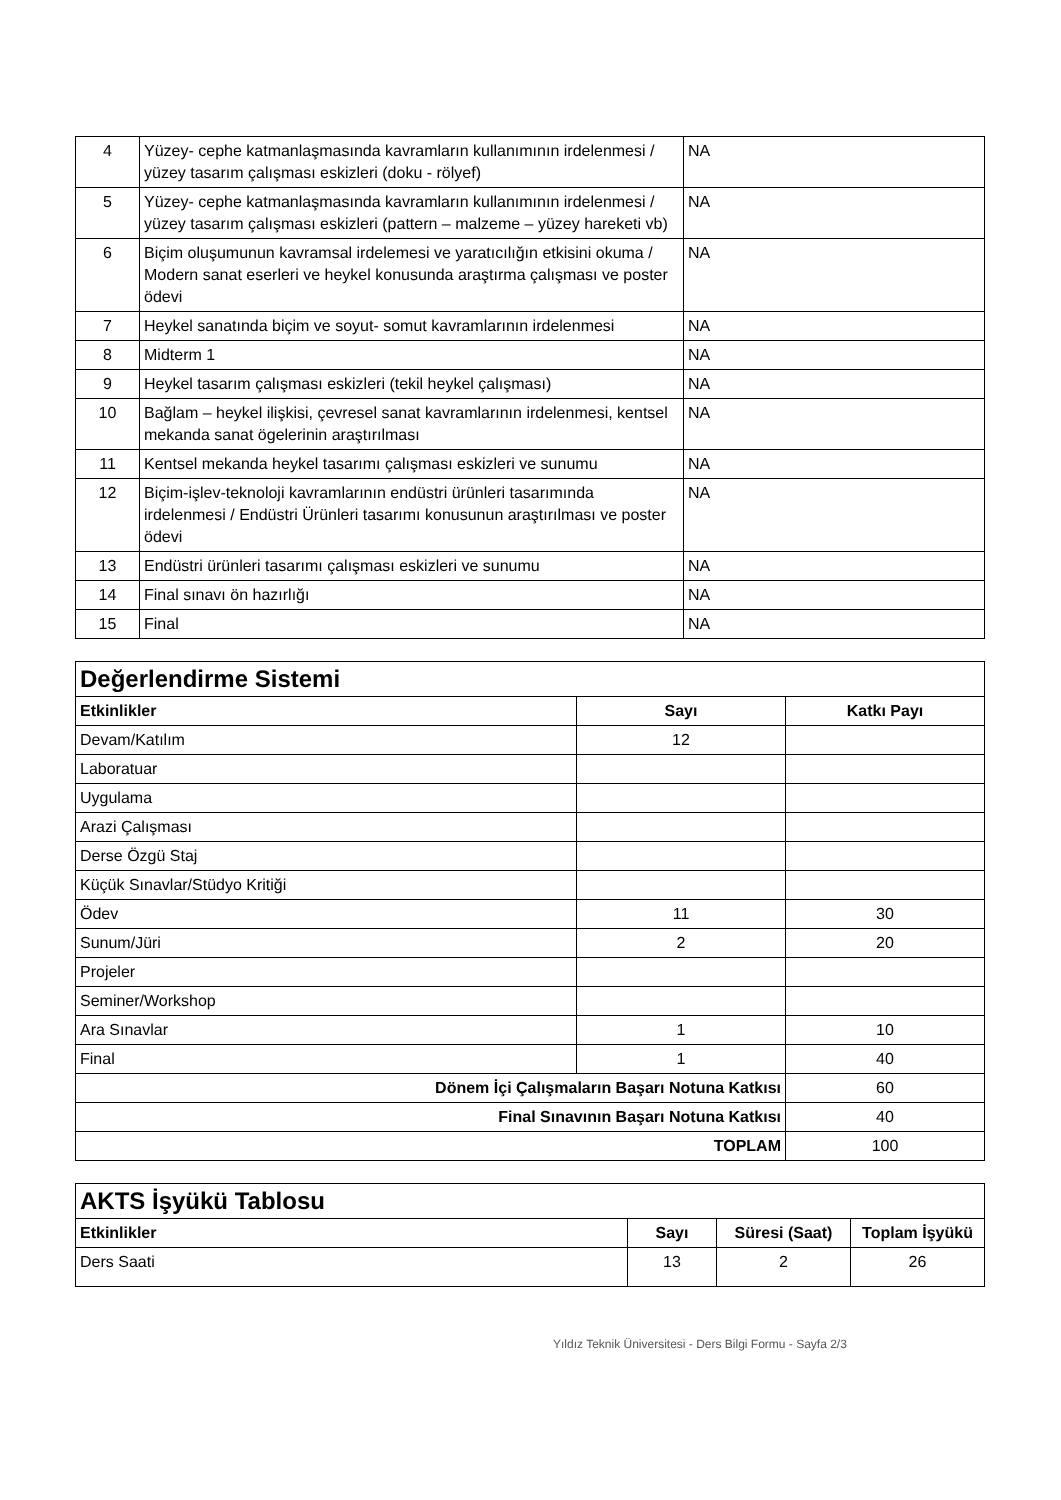| 4 | Yüzey- cephe katmanlaşmasında kavramların kullanımının irdelenmesi / yüzey tasarım çalışması eskizleri (doku - rölyef) | NA |
| 5 | Yüzey- cephe katmanlaşmasında kavramların kullanımının irdelenmesi / yüzey tasarım çalışması eskizleri (pattern – malzeme – yüzey hareketi vb) | NA |
| 6 | Biçim oluşumunun kavramsal irdelemesi ve yaratıcılığın etkisini okuma / Modern sanat eserleri ve heykel konusunda araştırma çalışması ve poster ödevi | NA |
| 7 | Heykel sanatında biçim ve soyut- somut kavramlarının irdelenmesi | NA |
| 8 | Midterm 1 | NA |
| 9 | Heykel tasarım çalışması eskizleri (tekil heykel çalışması) | NA |
| 10 | Bağlam – heykel ilişkisi, çevresel sanat kavramlarının irdelenmesi, kentsel mekanda sanat ögelerinin araştırılması | NA |
| 11 | Kentsel mekanda heykel tasarımı çalışması eskizleri ve sunumu | NA |
| 12 | Biçim-işlev-teknoloji kavramlarının endüstri ürünleri tasarımında irdelenmesi / Endüstri Ürünleri tasarımı konusunun araştırılması ve poster ödevi | NA |
| 13 | Endüstri ürünleri tasarımı çalışması eskizleri ve sunumu | NA |
| 14 | Final sınavı ön hazırlığı | NA |
| 15 | Final | NA |
| Değerlendirme Sistemi | | |
| Etkinlikler | Sayı | Katkı Payı |
| Devam/Katılım | 12 | |
| Laboratuar | | |
| Uygulama | | |
| Arazi Çalışması | | |
| Derse Özgü Staj | | |
| Küçük Sınavlar/Stüdyo Kritiği | | |
| Ödev | 11 | 30 |
| Sunum/Jüri | 2 | 20 |
| Projeler | | |
| Seminer/Workshop | | |
| Ara Sınavlar | 1 | 10 |
| Final | 1 | 40 |
| Dönem İçi Çalışmaların Başarı Notuna Katkısı | | 60 |
| Final Sınavının Başarı Notuna Katkısı | | 40 |
| TOPLAM | | 100 |
| AKTS İşyükü Tablosu | | | |
| Etkinlikler | Sayı | Süresi (Saat) | Toplam İşyükü |
| Ders Saati | 13 | 2 | 26 |
Yıldız Teknik Üniversitesi - Ders Bilgi Formu - Sayfa 2/3